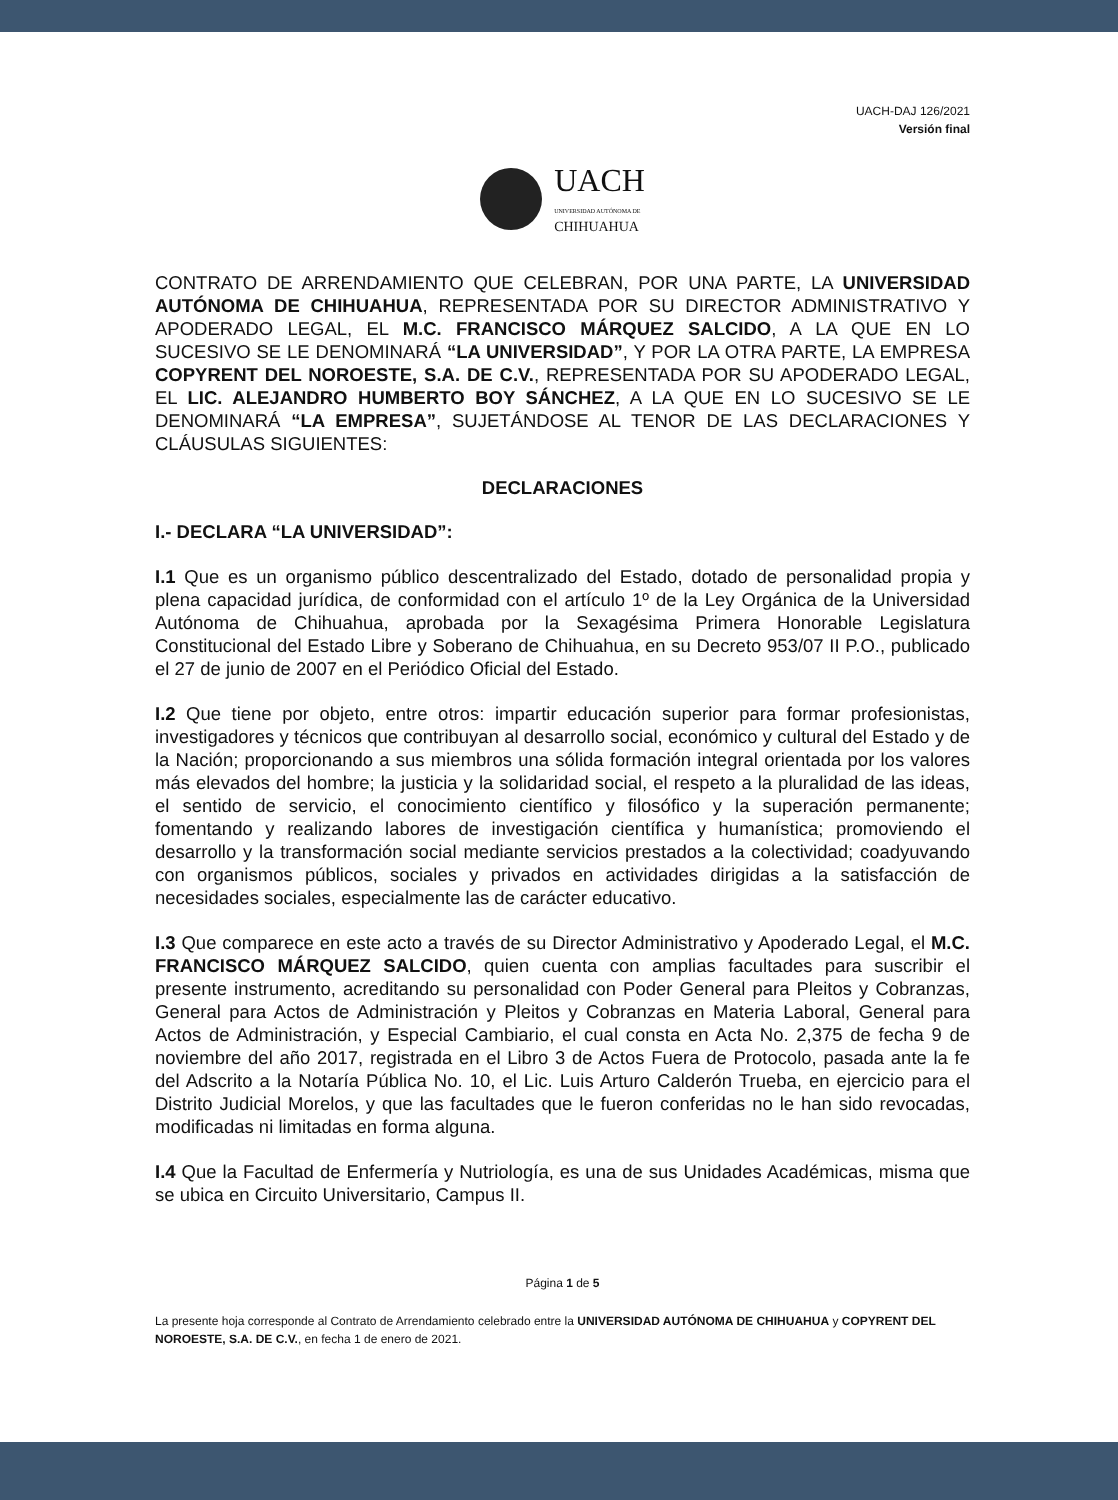UACH-DAJ 126/2021
Versión final
UACH
UNIVERSIDAD AUTÓNOMA DE
CHIHUAHUA
CONTRATO DE ARRENDAMIENTO QUE CELEBRAN, POR UNA PARTE, LA UNIVERSIDAD AUTÓNOMA DE CHIHUAHUA, REPRESENTADA POR SU DIRECTOR ADMINISTRATIVO Y APODERADO LEGAL, EL M.C. FRANCISCO MÁRQUEZ SALCIDO, A LA QUE EN LO SUCESIVO SE LE DENOMINARÁ “LA UNIVERSIDAD”, Y POR LA OTRA PARTE, LA EMPRESA COPYRENT DEL NOROESTE, S.A. DE C.V., REPRESENTADA POR SU APODERADO LEGAL, EL LIC. ALEJANDRO HUMBERTO BOY SÁNCHEZ, A LA QUE EN LO SUCESIVO SE LE DENOMINARÁ “LA EMPRESA”, SUJETÁNDOSE AL TENOR DE LAS DECLARACIONES Y CLÁUSULAS SIGUIENTES:
DECLARACIONES
I.- DECLARA “LA UNIVERSIDAD”:
I.1 Que es un organismo público descentralizado del Estado, dotado de personalidad propia y plena capacidad jurídica, de conformidad con el artículo 1º de la Ley Orgánica de la Universidad Autónoma de Chihuahua, aprobada por la Sexagésima Primera Honorable Legislatura Constitucional del Estado Libre y Soberano de Chihuahua, en su Decreto 953/07 II P.O., publicado el 27 de junio de 2007 en el Periódico Oficial del Estado.
I.2 Que tiene por objeto, entre otros: impartir educación superior para formar profesionistas, investigadores y técnicos que contribuyan al desarrollo social, económico y cultural del Estado y de la Nación; proporcionando a sus miembros una sólida formación integral orientada por los valores más elevados del hombre; la justicia y la solidaridad social, el respeto a la pluralidad de las ideas, el sentido de servicio, el conocimiento científico y filosófico y la superación permanente; fomentando y realizando labores de investigación científica y humanística; promoviendo el desarrollo y la transformación social mediante servicios prestados a la colectividad; coadyuvando con organismos públicos, sociales y privados en actividades dirigidas a la satisfacción de necesidades sociales, especialmente las de carácter educativo.
I.3 Que comparece en este acto a través de su Director Administrativo y Apoderado Legal, el M.C. FRANCISCO MÁRQUEZ SALCIDO, quien cuenta con amplias facultades para suscribir el presente instrumento, acreditando su personalidad con Poder General para Pleitos y Cobranzas, General para Actos de Administración y Pleitos y Cobranzas en Materia Laboral, General para Actos de Administración, y Especial Cambiario, el cual consta en Acta No. 2,375 de fecha 9 de noviembre del año 2017, registrada en el Libro 3 de Actos Fuera de Protocolo, pasada ante la fe del Adscrito a la Notaría Pública No. 10, el Lic. Luis Arturo Calderón Trueba, en ejercicio para el Distrito Judicial Morelos, y que las facultades que le fueron conferidas no le han sido revocadas, modificadas ni limitadas en forma alguna.
I.4 Que la Facultad de Enfermería y Nutriología, es una de sus Unidades Académicas, misma que se ubica en Circuito Universitario, Campus II.
Página 1 de 5
La presente hoja corresponde al Contrato de Arrendamiento celebrado entre la UNIVERSIDAD AUTÓNOMA DE CHIHUAHUA y COPYRENT DEL NOROESTE, S.A. DE C.V., en fecha 1 de enero de 2021.